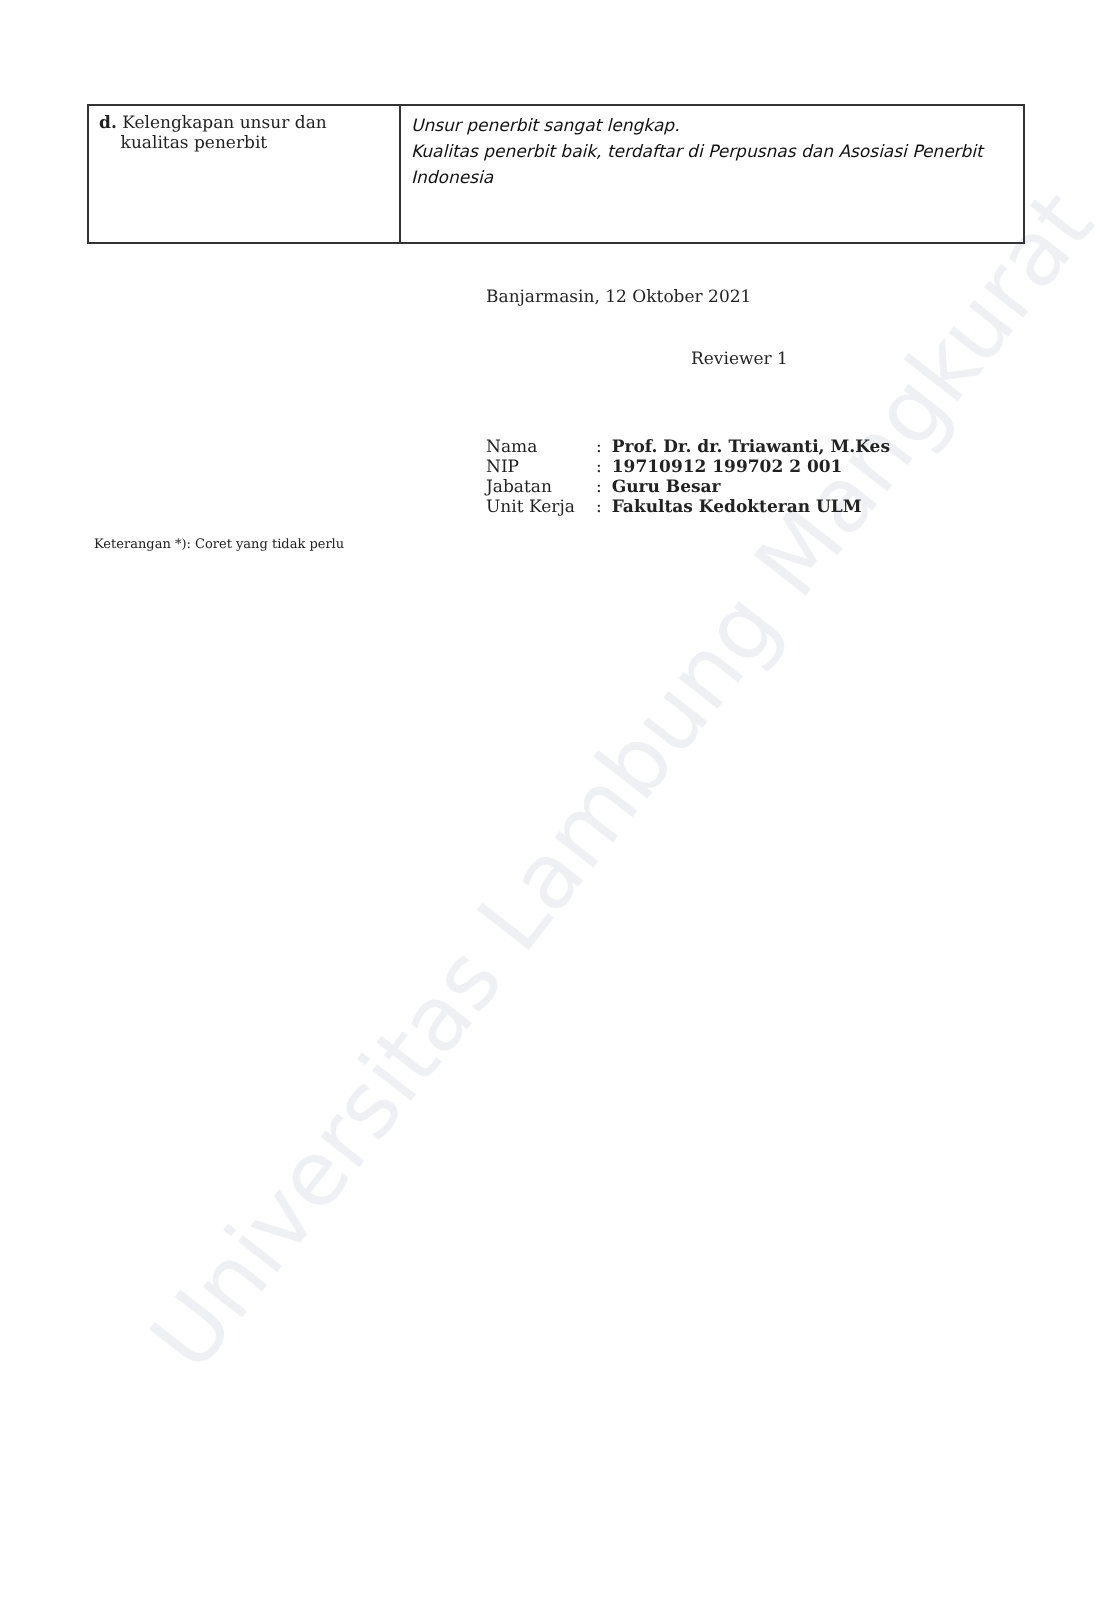Universitas Lambung Mangkurat
| d. Kelengkapan unsur dan kualitas penerbit | Unsur penerbit sangat lengkap. Kualitas penerbit baik, terdaftar di Perpusnas dan Asosiasi Penerbit Indonesia |
Banjarmasin, 12 Oktober 2021
Reviewer 1
| Nama | : | Prof. Dr. dr. Triawanti, M.Kes |
| NIP | : | 19710912 199702 2 001 |
| Jabatan | : | Guru Besar |
| Unit Kerja | : | Fakultas Kedokteran ULM |
Keterangan *): Coret yang tidak perlu